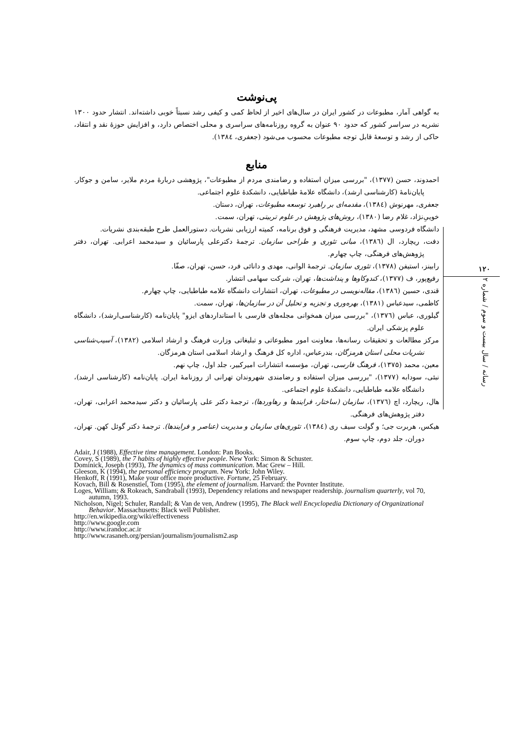پی‌نوشت
به گواهی آمار، مطبوعات در کشور ایران در سال‌های اخیر از لحاظ کمی و کیفی رشد نسبتاً خوبی داشته‌اند. انتشار حدود ۱۳۰۰ نشریه در سراسر کشور که حدود ۹۰ عنوان به گروه روزنامه‌های سراسری و محلی اختصاص دارد، و افزایش حوزهٔ نقد و انتقاد، حاکی از رشد و توسعهٔ قابل توجه مطبوعات محسوب می‌شود (جعفری، ۱۳۸٤).
منابع
احمدوند، حسن (۱۳۷۷)، "بررسی میزان استفاده و رضامندی مردم از مطبوعات"، پژوهشی دربارهٔ مردم ملایر، سامن و جوکار. پایان‌نامهٔ (کارشناسی ارشد)، دانشگاه علامهٔ طباطبایی، دانشکدهٔ علوم اجتماعی.
جعفری، مهرنوش (۱۳۸٤)، مقدمه‌ای بر راهبرد توسعه مطبوعات، تهران، دستان.
خوییِ‌نژاد، غلام رضا (۱۳۸۰)، روش‌های پژوهش در علوم تربیتی، تهران، سمت.
دانشگاه فردوسی مشهد، مدیریت فرهنگی و فوق برنامه، کمیته ارزیابی نشریات. دستورالعمل طرح طبقه‌بندی نشریات.
دفت، ریچارد، ال (۱۳۸٦)، مبانی تئوری و طراحی سازمان. ترجمهٔ دکترعلی پارسائیان و سیدمحمد اعرابی. تهران، دفتر پژوهش‌های فرهنگی، چاپ چهارم.
رابینز، استیفن (۱۳۷۸)، تئوری سازمان. ترجمهٔ الوانی، مهدی و دانائی فرد، حسن، تهران، صفّا.
رفیع‌پور، ف (۱۳۷۷)، کندوکاوها و پنداشت‌ها، تهران، شرکت سهامی انتشار.
قندی، حسین (۱۳۸٦)، مقاله‌نویسی در مطبوعات، تهران، انتشارات دانشگاه علامه طباطبایی، چاپ چهارم.
کاظمی، سیدعباس (۱۳۸۱)، بهره‌وری و تجزیه و تحلیل آن در سازمان‌ها، تهران، سمت.
گیلوری، عباس (۱۳۷٦)، "بررسی میزان همخوانی مجله‌های فارسی با استانداردهای ایزو" پایان‌نامه (کارشناسی‌ارشد)، دانشگاه علوم پزشکی ایران.
مرکز مطالعات و تحقیقات رسانه‌ها، معاونت امور مطبوعاتی و تبلیغاتی وزارت فرهنگ و ارشاد اسلامی (۱۳۸۲)، آسیب‌شناسی نشریات محلی استان هرمزگان، بندرعباس، اداره کل فرهنگ و ارشاد اسلامی استان هرمزگان.
معین، محمد (۱۳۷۵)، فرهنگ فارسی، تهران، مؤسسه انتشارات امیرکبیر، جلد اول، چاپ نهم.
نبئی، سودابه (۱۳۷۷)، "بررسی میزان استفاده و رضامندی شهروندان تهرانی از روزنامهٔ ایران. پایان‌نامه (کارشناسی ارشد)، دانشگاه علامه طباطبایی، دانشکدهٔ علوم اجتماعی.
هال، ریچارد، اچ (۱۳۷٦)، سازمان (ساختار، فرایندها و رهاوردها)، ترجمهٔ دکتر علی پارسائیان و دکتر سیدمحمد اعرابی، تهران، دفتر پژوهش‌های فرهنگی.
هیکس، هربرت جی؛ و گولت سیف ری (۱۳۸٤)، تئوری‌های سازمان و مدیریت (عناصر و فرایندها). ترجمهٔ دکتر گوئل کهن. تهران، دوران، جلد دوم، چاپ سوم.
Adair, J (1988), Effective time management. London: Pan Books.
Covey, S (1989), the 7 habits of highly effective people. New York: Simon & Schuster.
Dominick, Joseph (1993), The dynamics of mass communication. Mac Grew – Hill.
Gleeson, K (1994), the personal efficiency program. New York: John Wiley.
Henkoff, R (1991), Make your office more productive. Fortune, 25 February.
Kovach, Bill & Rosenstiel, Tom (1995), the element of journalism. Harvard: the Povnter Institute.
Loges, William; & Rokeach, Sandraball (1993), Dependency relations and newspaper readership. journalism quarterly, vol 70, autumn, 1993.
Nicholson, Nigel; Schuler, Randall; & Van de ven, Andrew (1995), The Black well Encyclopedia Dictionary of Organizational Behavior. Massachusetts: Black well Publisher.
http://en.wikipedia.org/wiki/effectiveness
http://www.google.com
http://www.irandoc.ac.ir
http://www.rasaneh.org/persian/journalism/journalism2.asp
۱۲۰
رسانه / سال بیست و سوم / شماره ۲